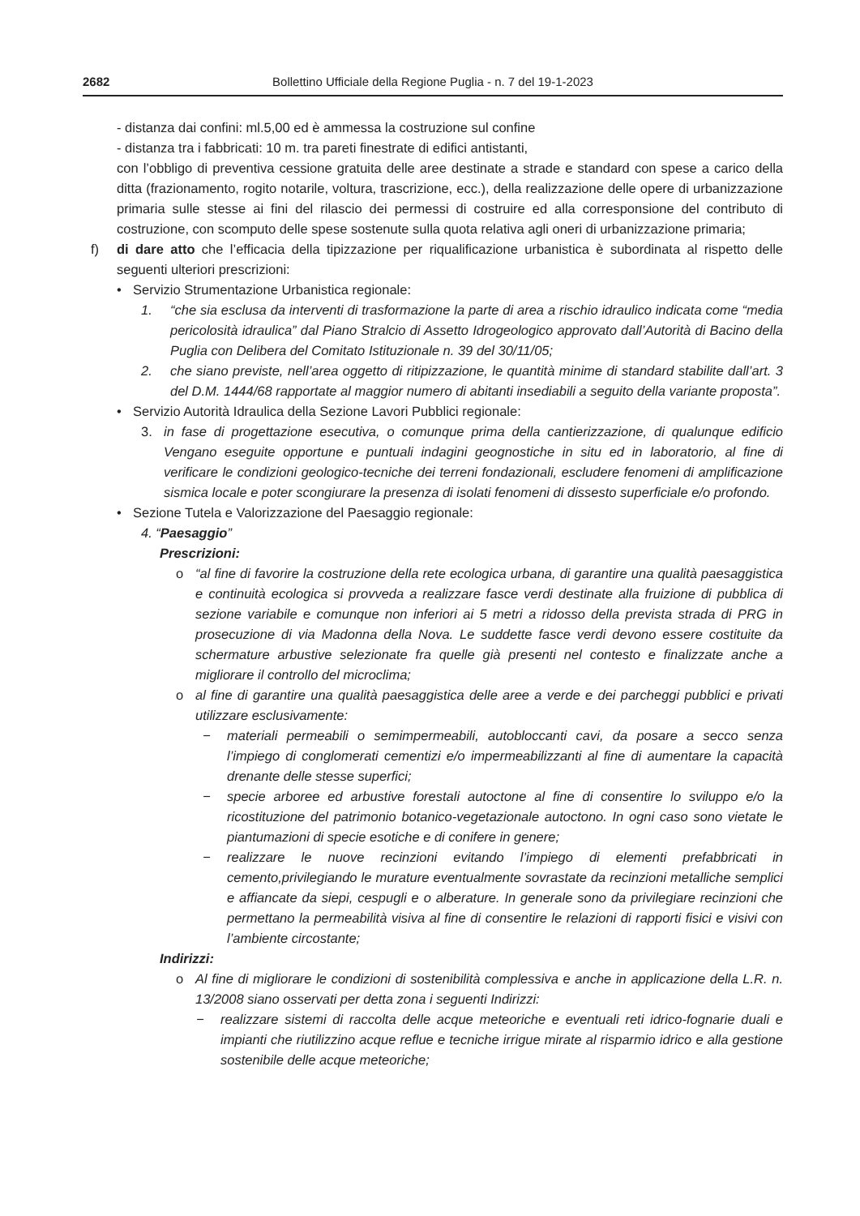2682 Bollettino Ufficiale della Regione Puglia - n. 7 del 19-1-2023
- distanza dai confini: ml.5,00 ed è ammessa la costruzione sul confine
- distanza tra i fabbricati: 10 m. tra pareti finestrate di edifici antistanti,
con l’obbligo di preventiva cessione gratuita delle aree destinate a strade e standard con spese a carico della ditta (frazionamento, rogito notarile, voltura, trascrizione, ecc.), della realizzazione delle opere di urbanizzazione primaria sulle stesse ai fini del rilascio dei permessi di costruire ed alla corresponsione del contributo di costruzione, con scomputo delle spese sostenute sulla quota relativa agli oneri di urbanizzazione primaria;
f) di dare atto che l’efficacia della tipizzazione per riqualificazione urbanistica è subordinata al rispetto delle seguenti ulteriori prescrizioni:
• Servizio Strumentazione Urbanistica regionale:
1. “che sia esclusa da interventi di trasformazione la parte di area a rischio idraulico indicata come “media pericolosità idraulica” dal Piano Stralcio di Assetto Idrogeologico approvato dall’Autorità di Bacino della Puglia con Delibera del Comitato Istituzionale n. 39 del 30/11/05;
2. che siano previste, nell’area oggetto di ritipizzazione, le quantità minime di standard stabilite dall’art. 3 del D.M. 1444/68 rapportate al maggior numero di abitanti insediabili a seguito della variante proposta”.
• Servizio Autorità Idraulica della Sezione Lavori Pubblici regionale:
3. in fase di progettazione esecutiva, o comunque prima della cantierizzazione, di qualunque edificio Vengano eseguite opportune e puntuali indagini geognostiche in situ ed in laboratorio, al fine di verificare le condizioni geologico-tecniche dei terreni fondazionali, escludere fenomeni di amplificazione sismica locale e poter scongiurare la presenza di isolati fenomeni di dissesto superficiale e/o profondo.
• Sezione Tutela e Valorizzazione del Paesaggio regionale:
4. “Paesaggio”
Prescrizioni:
o “al fine di favorire la costruzione della rete ecologica urbana, di garantire una qualità paesaggistica e continuità ecologica si provveda a realizzare fasce verdi destinate alla fruizione di pubblica di sezione variabile e comunque non inferiori ai 5 metri a ridosso della prevista strada di PRG in prosecuzione di via Madonna della Nova. Le suddette fasce verdi devono essere costituite da schermature arbustive selezionate fra quelle già presenti nel contesto e finalizzate anche a migliorare il controllo del microclima;
o al fine di garantire una qualità paesaggistica delle aree a verde e dei parcheggi pubblici e privati utilizzare esclusivamente:
− materiali permeabili o semimpermeabili, autobloccanti cavi, da posare a secco senza l’impiego di conglomerati cementizi e/o impermeabilizzanti al fine di aumentare la capacità drenante delle stesse superfici;
− specie arboree ed arbustive forestali autoctone al fine di consentire lo sviluppo e/o la ricostituzione del patrimonio botanico-vegetazionale autoctono. In ogni caso sono vietate le piantumazioni di specie esotiche e di conifere in genere;
− realizzare le nuove recinzioni evitando l’impiego di elementi prefabbricati in cemento,privilegiando le murature eventualmente sovrastate da recinzioni metalliche semplici e affiancate da siepi, cespugli e o alberature. In generale sono da privilegiare recinzioni che permettano la permeabilità visiva al fine di consentire le relazioni di rapporti fisici e visivi con l’ambiente circostante;
Indirizzi:
o Al fine di migliorare le condizioni di sostenibilità complessiva e anche in applicazione della L.R. n. 13/2008 siano osservati per detta zona i seguenti Indirizzi:
− realizzare sistemi di raccolta delle acque meteoriche e eventuali reti idrico-fognarie duali e impianti che riutilizzino acque reflue e tecniche irrigue mirate al risparmio idrico e alla gestione sostenibile delle acque meteoriche;